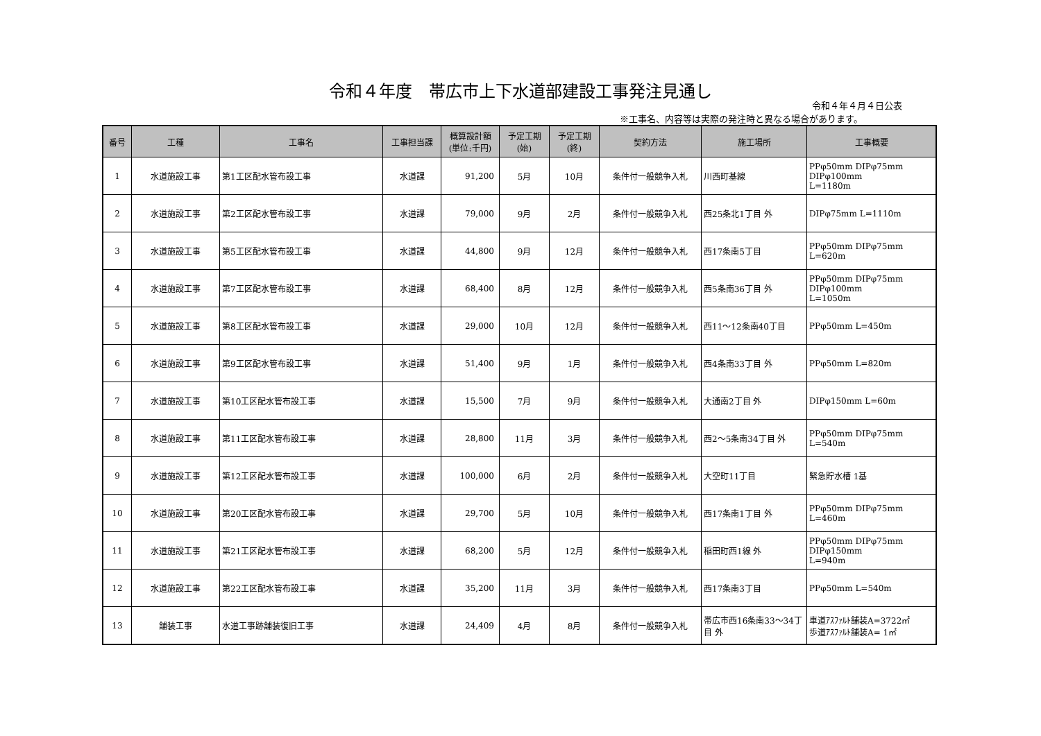令和４年度　帯広市上下水道部建設工事発注見通し
令和４年４月４日公表
※工事名、内容等は実際の発注時と異なる場合があります。
| 番号 | 工種 | 工事名 | 工事担当課 | 概算設計額 (単位:千円) | 予定工期 (始) | 予定工期 (終) | 契約方法 | 施工場所 | 工事概要 |
| --- | --- | --- | --- | --- | --- | --- | --- | --- | --- |
| 1 | 水道施設工事 | 第1工区配水管布設工事 | 水道課 | 91,200 | 5月 | 10月 | 条件付一般競争入札 | 川西町基線 | PPφ50mm DIPφ75mm DIPφ100mm L=1180m |
| 2 | 水道施設工事 | 第2工区配水管布設工事 | 水道課 | 79,000 | 9月 | 2月 | 条件付一般競争入札 | 西25条北1丁目 外 | DIPφ75mm L=1110m |
| 3 | 水道施設工事 | 第5工区配水管布設工事 | 水道課 | 44,800 | 9月 | 12月 | 条件付一般競争入札 | 西17条南5丁目 | PPφ50mm DIPφ75mm L=620m |
| 4 | 水道施設工事 | 第7工区配水管布設工事 | 水道課 | 68,400 | 8月 | 12月 | 条件付一般競争入札 | 西5条南36丁目 外 | PPφ50mm DIPφ75mm DIPφ100mm L=1050m |
| 5 | 水道施設工事 | 第8工区配水管布設工事 | 水道課 | 29,000 | 10月 | 12月 | 条件付一般競争入札 | 西11～12条南40丁目 | PPφ50mm L=450m |
| 6 | 水道施設工事 | 第9工区配水管布設工事 | 水道課 | 51,400 | 9月 | 1月 | 条件付一般競争入札 | 西4条南33丁目 外 | PPφ50mm L=820m |
| 7 | 水道施設工事 | 第10工区配水管布設工事 | 水道課 | 15,500 | 7月 | 9月 | 条件付一般競争入札 | 大通南2丁目 外 | DIPφ150mm L=60m |
| 8 | 水道施設工事 | 第11工区配水管布設工事 | 水道課 | 28,800 | 11月 | 3月 | 条件付一般競争入札 | 西2～5条南34丁目 外 | PPφ50mm DIPφ75mm L=540m |
| 9 | 水道施設工事 | 第12工区配水管布設工事 | 水道課 | 100,000 | 6月 | 2月 | 条件付一般競争入札 | 大空町11丁目 | 緊急貯水槽 1基 |
| 10 | 水道施設工事 | 第20工区配水管布設工事 | 水道課 | 29,700 | 5月 | 10月 | 条件付一般競争入札 | 西17条南1丁目 外 | PPφ50mm DIPφ75mm L=460m |
| 11 | 水道施設工事 | 第21工区配水管布設工事 | 水道課 | 68,200 | 5月 | 12月 | 条件付一般競争入札 | 稲田町西1線 外 | PPφ50mm DIPφ75mm DIPφ150mm L=940m |
| 12 | 水道施設工事 | 第22工区配水管布設工事 | 水道課 | 35,200 | 11月 | 3月 | 条件付一般競争入札 | 西17条南3丁目 | PPφ50mm L=540m |
| 13 | 舗装工事 | 水道工事跡舗装復旧工事 | 水道課 | 24,409 | 4月 | 8月 | 条件付一般競争入札 | 帯広市西16条南33～34丁目 外 | 車道ｱｽﾌｧﾙﾄ舗装A=3722㎡ 歩道ｱｽﾌｧﾙﾄ舗装A= 1㎡ |